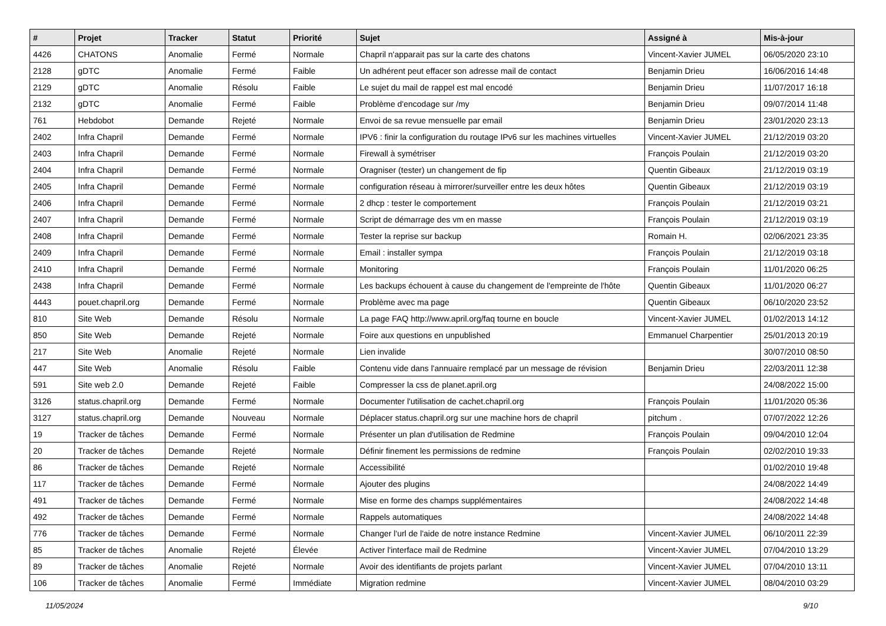| # | Projet | Tracker | Statut | Priorité | Sujet | Assigné à | Mis-à-jour |
| --- | --- | --- | --- | --- | --- | --- | --- |
| 4426 | CHATONS | Anomalie | Fermé | Normale | Chapril n'apparait pas sur la carte des chatons | Vincent-Xavier JUMEL | 06/05/2020 23:10 |
| 2128 | gDTC | Anomalie | Fermé | Faible | Un adhérent peut effacer son adresse mail de contact | Benjamin Drieu | 16/06/2016 14:48 |
| 2129 | gDTC | Anomalie | Résolu | Faible | Le sujet du mail de rappel est mal encodé | Benjamin Drieu | 11/07/2017 16:18 |
| 2132 | gDTC | Anomalie | Fermé | Faible | Problème d'encodage sur /my | Benjamin Drieu | 09/07/2014 11:48 |
| 761 | Hebdobot | Demande | Rejeté | Normale | Envoi de sa revue mensuelle par email | Benjamin Drieu | 23/01/2020 23:13 |
| 2402 | Infra Chapril | Demande | Fermé | Normale | IPV6 : finir la configuration du routage IPv6 sur les machines virtuelles | Vincent-Xavier JUMEL | 21/12/2019 03:20 |
| 2403 | Infra Chapril | Demande | Fermé | Normale | Firewall à symétriser | François Poulain | 21/12/2019 03:20 |
| 2404 | Infra Chapril | Demande | Fermé | Normale | Oragniser (tester) un changement de fip | Quentin Gibeaux | 21/12/2019 03:19 |
| 2405 | Infra Chapril | Demande | Fermé | Normale | configuration réseau à mirrorer/surveiller entre les deux hôtes | Quentin Gibeaux | 21/12/2019 03:19 |
| 2406 | Infra Chapril | Demande | Fermé | Normale | 2 dhcp : tester le comportement | François Poulain | 21/12/2019 03:21 |
| 2407 | Infra Chapril | Demande | Fermé | Normale | Script de démarrage des vm en masse | François Poulain | 21/12/2019 03:19 |
| 2408 | Infra Chapril | Demande | Fermé | Normale | Tester la reprise sur backup | Romain H. | 02/06/2021 23:35 |
| 2409 | Infra Chapril | Demande | Fermé | Normale | Email : installer sympa | François Poulain | 21/12/2019 03:18 |
| 2410 | Infra Chapril | Demande | Fermé | Normale | Monitoring | François Poulain | 11/01/2020 06:25 |
| 2438 | Infra Chapril | Demande | Fermé | Normale | Les backups échouent à cause du changement de l'empreinte de l'hôte | Quentin Gibeaux | 11/01/2020 06:27 |
| 4443 | pouet.chapril.org | Demande | Fermé | Normale | Problème avec ma page | Quentin Gibeaux | 06/10/2020 23:52 |
| 810 | Site Web | Demande | Résolu | Normale | La page FAQ http://www.april.org/faq tourne en boucle | Vincent-Xavier JUMEL | 01/02/2013 14:12 |
| 850 | Site Web | Demande | Rejeté | Normale | Foire aux questions en unpublished | Emmanuel Charpentier | 25/01/2013 20:19 |
| 217 | Site Web | Anomalie | Rejeté | Normale | Lien invalide | | 30/07/2010 08:50 |
| 447 | Site Web | Anomalie | Résolu | Faible | Contenu vide dans l'annuaire remplacé par un message de révision | Benjamin Drieu | 22/03/2011 12:38 |
| 591 | Site web 2.0 | Demande | Rejeté | Faible | Compresser la css de planet.april.org | | 24/08/2022 15:00 |
| 3126 | status.chapril.org | Demande | Fermé | Normale | Documenter l'utilisation de cachet.chapril.org | François Poulain | 11/01/2020 05:36 |
| 3127 | status.chapril.org | Demande | Nouveau | Normale | Déplacer status.chapril.org sur une machine hors de chapril | pitchum . | 07/07/2022 12:26 |
| 19 | Tracker de tâches | Demande | Fermé | Normale | Présenter un plan d'utilisation de Redmine | François Poulain | 09/04/2010 12:04 |
| 20 | Tracker de tâches | Demande | Rejeté | Normale | Définir finement les permissions de redmine | François Poulain | 02/02/2010 19:33 |
| 86 | Tracker de tâches | Demande | Rejeté | Normale | Accessibilité | | 01/02/2010 19:48 |
| 117 | Tracker de tâches | Demande | Fermé | Normale | Ajouter des plugins | | 24/08/2022 14:49 |
| 491 | Tracker de tâches | Demande | Fermé | Normale | Mise en forme des champs supplémentaires | | 24/08/2022 14:48 |
| 492 | Tracker de tâches | Demande | Fermé | Normale | Rappels automatiques | | 24/08/2022 14:48 |
| 776 | Tracker de tâches | Demande | Fermé | Normale | Changer l'url de l'aide de notre instance Redmine | Vincent-Xavier JUMEL | 06/10/2011 22:39 |
| 85 | Tracker de tâches | Anomalie | Rejeté | Élevée | Activer l'interface mail de Redmine | Vincent-Xavier JUMEL | 07/04/2010 13:29 |
| 89 | Tracker de tâches | Anomalie | Rejeté | Normale | Avoir des identifiants de projets parlant | Vincent-Xavier JUMEL | 07/04/2010 13:11 |
| 106 | Tracker de tâches | Anomalie | Fermé | Immédiate | Migration redmine | Vincent-Xavier JUMEL | 08/04/2010 03:29 |
11/05/2024 9/10